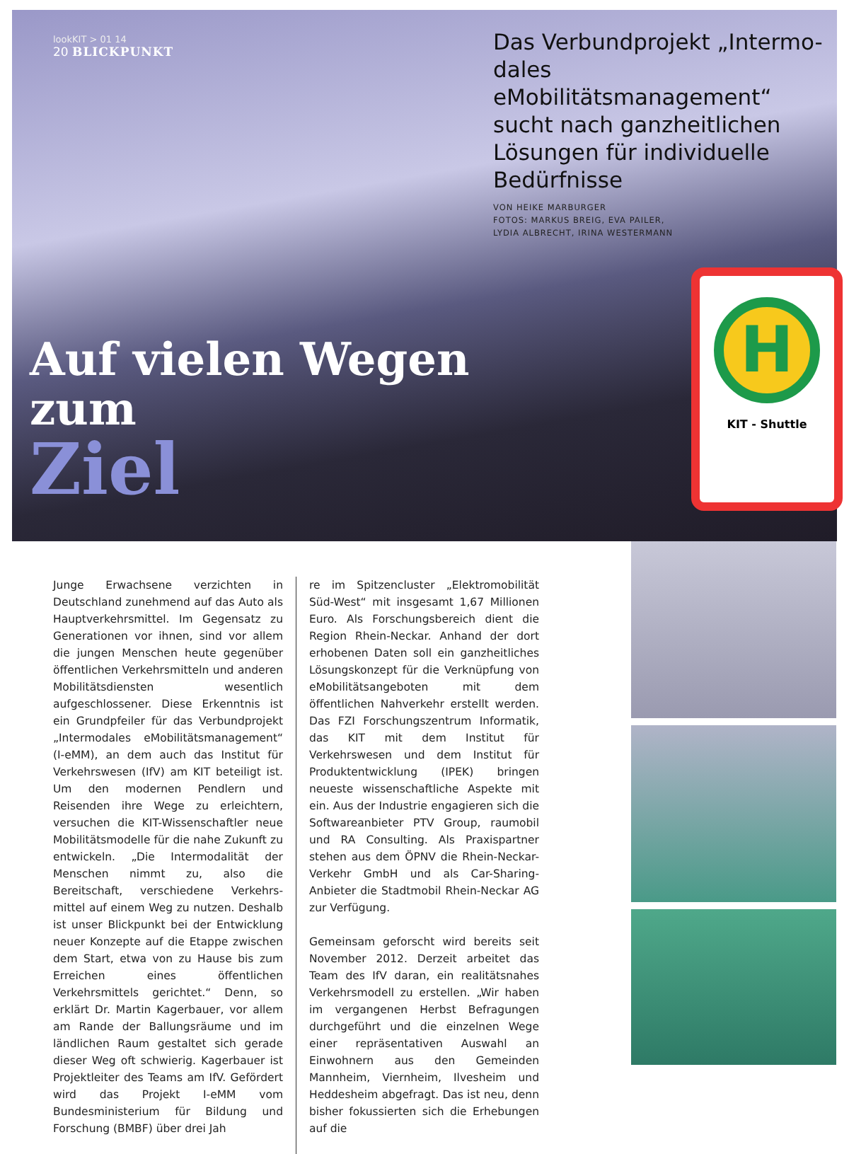lookKIT > 01 14
20 BLICKPUNKT
Auf vielen Wegen zum
Ziel
Das Verbundprojekt „Intermo-dales eMobilitätsmanagement“ sucht nach ganzheitlichen Lösungen für individuelle Bedürfnisse
VON HEIKE MARBURGER
FOTOS: MARKUS BREIG, EVA PAILER,
LYDIA ALBRECHT, IRINA WESTERMANN
H
KIT - Shuttle
Junge Erwachsene verzichten in Deutschland zu­nehmend auf das Auto als Hauptverkehrsmittel. Im Gegensatz zu Generationen vor ihnen, sind vor allem die jungen Menschen heute gegenüber öffentlichen Verkehrsmitteln und anderen Mobi­litätsdiensten wesentlich aufgeschlossener. Diese Erkenntnis ist ein Grundpfeiler für das Verbund­projekt „Intermodales eMobilitätsmanagement“ (I-eMM), an dem auch das Institut für Verkehrs­wesen (IfV) am KIT beteiligt ist. Um den moder­nen Pendlern und Reisenden ihre Wege zu er­leichtern, versuchen die KIT-Wissenschaftler neue Mobilitätsmodelle für die nahe Zukunft zu entwi­ckeln. „Die Intermodalität der Menschen nimmt zu, also die Bereitschaft, verschiedene Verkehrs­mittel auf einem Weg zu nutzen. Deshalb ist un­ser Blickpunkt bei der Entwicklung neuer Kon­zepte auf die Etappe zwischen dem Start, etwa von zu Hause bis zum Erreichen eines öffentli­chen Verkehrsmittels gerichtet.“ Denn, so erklärt Dr. Martin Kagerbauer, vor allem am Rande der Ballungsräume und im ländlichen Raum gestaltet sich gerade dieser Weg oft schwierig. Kagerbau­er ist Projektleiter des Teams am IfV. Gefördert wird das Projekt I-eMM vom Bundesministerium für Bildung und Forschung (BMBF) über drei Jah­
re im Spitzencluster „Elektromobilität Süd-West“ mit insgesamt 1,67 Millionen Euro. Als For­schungsbereich dient die Region Rhein-Neckar. Anhand der dort erhobenen Daten soll ein ganz­heitliches Lösungskonzept für die Verknüpfung von eMobilitätsangeboten mit dem öffentlichen Nahverkehr erstellt werden. Das FZI Forschungs­zentrum Informatik, das KIT mit dem Institut für Verkehrswesen und dem Institut für Produktent­wicklung (IPEK) bringen neueste wissenschaftli­che Aspekte mit ein. Aus der Industrie engagie­ren sich die Softwareanbieter PTV Group, raumo­bil und RA Consulting. Als Praxispartner stehen aus dem ÖPNV die Rhein-Neckar-Verkehr GmbH und als Car-Sharing-Anbieter die Stadtmobil Rhein-Neckar AG zur Verfügung.
Gemeinsam geforscht wird bereits seit November 2012. Derzeit arbeitet das Team des IfV daran, ein realitätsnahes Verkehrsmodell zu erstellen. „Wir haben im vergangenen Herbst Befragungen durchgeführt und die einzelnen Wege einer re­präsentativen Auswahl an Einwohnern aus den Gemeinden Mannheim, Viernheim, Ilvesheim und Heddesheim abgefragt. Das ist neu, denn bisher fokussierten sich die Erhebungen auf die